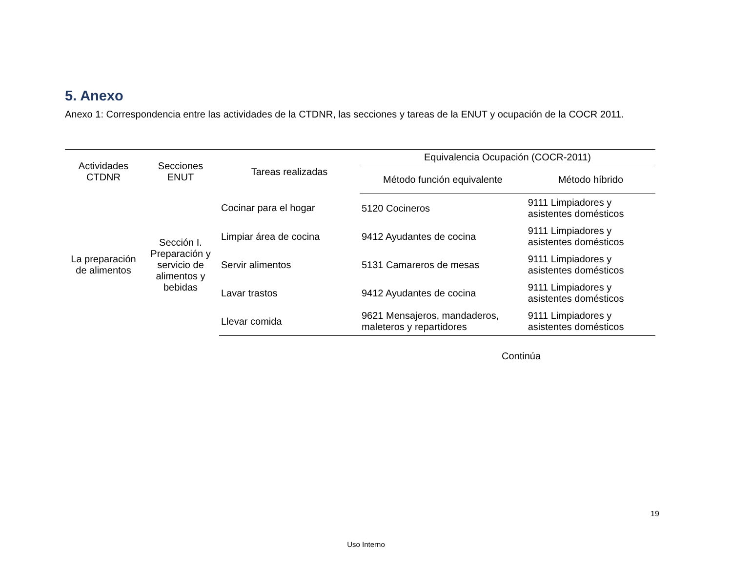5. Anexo
Anexo 1: Correspondencia entre las actividades de la CTDNR, las secciones y tareas de la ENUT y ocupación de la COCR 2011.
| Actividades CTDNR | Secciones ENUT | Tareas realizadas | Equivalencia Ocupación (COCR-2011) | |
| --- | --- | --- | --- | --- |
| | | | Método función equivalente | Método híbrido |
| La preparación de alimentos | Sección I. Preparación y servicio de alimentos y bebidas | Cocinar para el hogar | 5120 Cocineros | 9111 Limpiadores y asistentes domésticos |
| | | Limpiar área de cocina | 9412 Ayudantes de cocina | 9111 Limpiadores y asistentes domésticos |
| | | Servir alimentos | 5131 Camareros de mesas | 9111 Limpiadores y asistentes domésticos |
| | | Lavar trastos | 9412 Ayudantes de cocina | 9111 Limpiadores y asistentes domésticos |
| | | Llevar comida | 9621 Mensajeros, mandaderos, maleteros y repartidores | 9111 Limpiadores y asistentes domésticos |
Continúa
19
Uso Interno